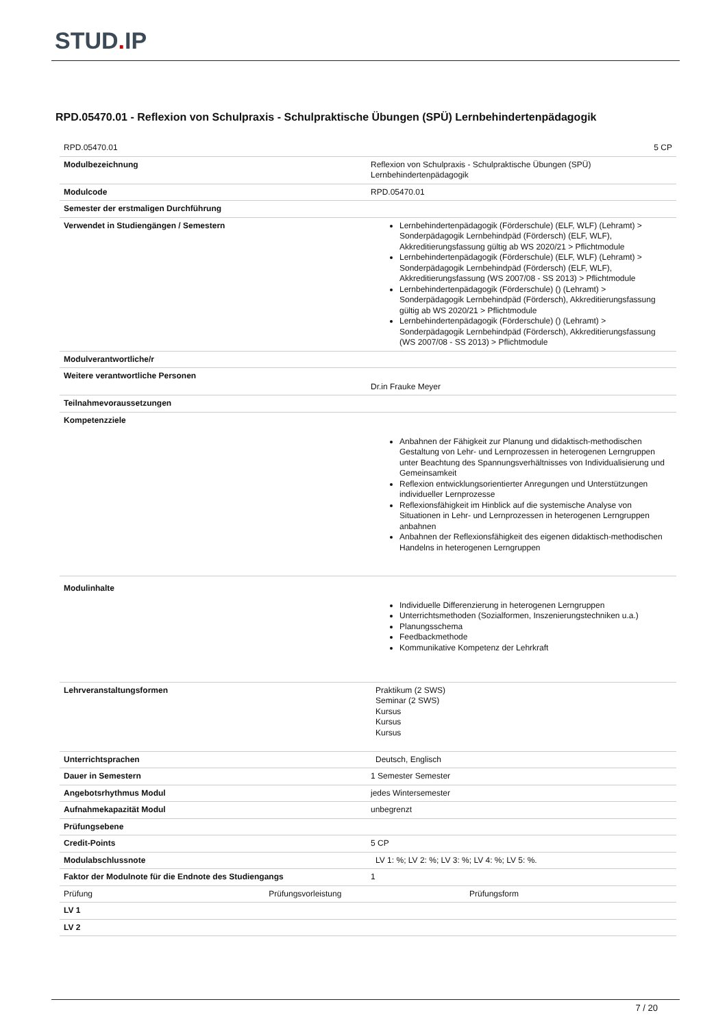STUD. IP
RPD.05470.01 - Reflexion von Schulpraxis - Schulpraktische Übungen (SPÜ) Lernbehindertenpädagogik
| RPD.05470.01 | 5 CP |
| Modulbezeichnung | Reflexion von Schulpraxis - Schulpraktische Übungen (SPÜ) Lernbehindertenpädagogik |
| Modulcode | RPD.05470.01 |
| Semester der erstmaligen Durchführung | |
| Verwendet in Studiengängen / Semestern | Lernbehindertenpädagogik (Förderschule) (ELF, WLF) (Lehramt) > Sonderpädagogik Lernbehindpäd (Fördersch) (ELF, WLF), Akkreditierungsfassung gültig ab WS 2020/21 > Pflichtmodule Lernbehindertenpädagogik (Förderschule) (ELF, WLF) (Lehramt) > Sonderpädagogik Lernbehindpäd (Fördersch) (ELF, WLF), Akkreditierungsfassung (WS 2007/08 - SS 2013) > Pflichtmodule Lernbehindertenpädagogik (Förderschule) () (Lehramt) > Sonderpädagogik Lernbehindpäd (Fördersch), Akkreditierungsfassung gültig ab WS 2020/21 > Pflichtmodule Lernbehindertenpädagogik (Förderschule) () (Lehramt) > Sonderpädagogik Lernbehindpäd (Fördersch), Akkreditierungsfassung (WS 2007/08 - SS 2013) > Pflichtmodule |
| Modulverantwortliche/r | |
| Weitere verantwortliche Personen | Dr.in Frauke Meyer |
| Teilnahmevoraussetzungen | |
| Kompetenzziele | Anbahnen der Fähigkeit zur Planung und didaktisch-methodischen Gestaltung von Lehr- und Lernprozessen in heterogenen Lerngruppen unter Beachtung des Spannungsverhältnisses von Individualisierung und Gemeinsamkeit Reflexion entwicklungsorientierter Anregungen und Unterstützungen individueller Lernprozesse Reflexionsfähigkeit im Hinblick auf die systemische Analyse von Situationen in Lehr- und Lernprozessen in heterogenen Lerngruppen anbahnen Anbahnen der Reflexionsfähigkeit des eigenen didaktisch-methodischen Handelns in heterogenen Lerngruppen |
| Modulinhalte | Individuelle Differenzierung in heterogenen Lerngruppen Unterrichtsmethoden (Sozialformen, Inszenierungstechniken u.a.) Planungsschema Feedbackmethode Kommunikative Kompetenz der Lehrkraft |
| Lehrveranstaltungsformen | Praktikum (2 SWS) Seminar (2 SWS) Kursus Kursus Kursus |
| Unterrichtsprachen | Deutsch, Englisch |
| Dauer in Semestern | 1 Semester Semester |
| Angebotsrhythmus Modul | jedes Wintersemester |
| Aufnahmekapazität Modul | unbegrenzt |
| Prüfungsebene | |
| Credit-Points | 5 CP |
| Modulabschlussnote | LV 1: %; LV 2: %; LV 3: %; LV 4: %; LV 5: %. |
| Faktor der Modulnote für die Endnote des Studiengangs | 1 |
| Prüfung Prüfungsvorleistung | Prüfungsform |
| LV 1 | |
| LV 2 | |
7 / 20